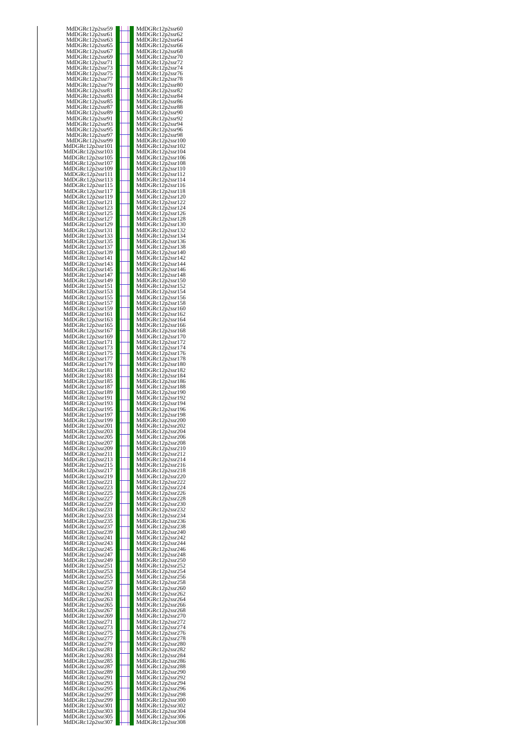| MdDGRc12p2ssr59 | | MdDGRc12p2ssr60 |
| MdDGRc12p2ssr61 | | MdDGRc12p2ssr62 |
| MdDGRc12p2ssr63 | | MdDGRc12p2ssr64 |
| MdDGRc12p2ssr65 | | MdDGRc12p2ssr66 |
| MdDGRc12p2ssr67 | | MdDGRc12p2ssr68 |
| MdDGRc12p2ssr69 | | MdDGRc12p2ssr70 |
| MdDGRc12p2ssr71 | | MdDGRc12p2ssr72 |
| MdDGRc12p2ssr73 | | MdDGRc12p2ssr74 |
| MdDGRc12p2ssr75 | | MdDGRc12p2ssr76 |
| MdDGRc12p2ssr77 | | MdDGRc12p2ssr78 |
| MdDGRc12p2ssr79 | | MdDGRc12p2ssr80 |
| MdDGRc12p2ssr81 | | MdDGRc12p2ssr82 |
| MdDGRc12p2ssr83 | | MdDGRc12p2ssr84 |
| MdDGRc12p2ssr85 | | MdDGRc12p2ssr86 |
| MdDGRc12p2ssr87 | | MdDGRc12p2ssr88 |
| MdDGRc12p2ssr89 | | MdDGRc12p2ssr90 |
| MdDGRc12p2ssr91 | | MdDGRc12p2ssr92 |
| MdDGRc12p2ssr93 | | MdDGRc12p2ssr94 |
| MdDGRc12p2ssr95 | | MdDGRc12p2ssr96 |
| MdDGRc12p2ssr97 | | MdDGRc12p2ssr98 |
| MdDGRc12p2ssr99 | | MdDGRc12p2ssr100 |
| MdDGRc12p2ssr101 | | MdDGRc12p2ssr102 |
| MdDGRc12p2ssr103 | | MdDGRc12p2ssr104 |
| MdDGRc12p2ssr105 | | MdDGRc12p2ssr106 |
| MdDGRc12p2ssr107 | | MdDGRc12p2ssr108 |
| MdDGRc12p2ssr109 | | MdDGRc12p2ssr110 |
| MdDGRc12p2ssr111 | | MdDGRc12p2ssr112 |
| MdDGRc12p2ssr113 | | MdDGRc12p2ssr114 |
| MdDGRc12p2ssr115 | | MdDGRc12p2ssr116 |
| MdDGRc12p2ssr117 | | MdDGRc12p2ssr118 |
| MdDGRc12p2ssr119 | | MdDGRc12p2ssr120 |
| MdDGRc12p2ssr121 | | MdDGRc12p2ssr122 |
| MdDGRc12p2ssr123 | | MdDGRc12p2ssr124 |
| MdDGRc12p2ssr125 | | MdDGRc12p2ssr126 |
| MdDGRc12p2ssr127 | | MdDGRc12p2ssr128 |
| MdDGRc12p2ssr129 | | MdDGRc12p2ssr130 |
| MdDGRc12p2ssr131 | | MdDGRc12p2ssr132 |
| MdDGRc12p2ssr133 | | MdDGRc12p2ssr134 |
| MdDGRc12p2ssr135 | | MdDGRc12p2ssr136 |
| MdDGRc12p2ssr137 | | MdDGRc12p2ssr138 |
| MdDGRc12p2ssr139 | | MdDGRc12p2ssr140 |
| MdDGRc12p2ssr141 | | MdDGRc12p2ssr142 |
| MdDGRc12p2ssr143 | | MdDGRc12p2ssr144 |
| MdDGRc12p2ssr145 | | MdDGRc12p2ssr146 |
| MdDGRc12p2ssr147 | | MdDGRc12p2ssr148 |
| MdDGRc12p2ssr149 | | MdDGRc12p2ssr150 |
| MdDGRc12p2ssr151 | | MdDGRc12p2ssr152 |
| MdDGRc12p2ssr153 | | MdDGRc12p2ssr154 |
| MdDGRc12p2ssr155 | | MdDGRc12p2ssr156 |
| MdDGRc12p2ssr157 | | MdDGRc12p2ssr158 |
| MdDGRc12p2ssr159 | | MdDGRc12p2ssr160 |
| MdDGRc12p2ssr161 | | MdDGRc12p2ssr162 |
| MdDGRc12p2ssr163 | | MdDGRc12p2ssr164 |
| MdDGRc12p2ssr165 | | MdDGRc12p2ssr166 |
| MdDGRc12p2ssr167 | | MdDGRc12p2ssr168 |
| MdDGRc12p2ssr169 | | MdDGRc12p2ssr170 |
| MdDGRc12p2ssr171 | | MdDGRc12p2ssr172 |
| MdDGRc12p2ssr173 | | MdDGRc12p2ssr174 |
| MdDGRc12p2ssr175 | | MdDGRc12p2ssr176 |
| MdDGRc12p2ssr177 | | MdDGRc12p2ssr178 |
| MdDGRc12p2ssr179 | | MdDGRc12p2ssr180 |
| MdDGRc12p2ssr181 | | MdDGRc12p2ssr182 |
| MdDGRc12p2ssr183 | | MdDGRc12p2ssr184 |
| MdDGRc12p2ssr185 | | MdDGRc12p2ssr186 |
| MdDGRc12p2ssr187 | | MdDGRc12p2ssr188 |
| MdDGRc12p2ssr189 | | MdDGRc12p2ssr190 |
| MdDGRc12p2ssr191 | | MdDGRc12p2ssr192 |
| MdDGRc12p2ssr193 | | MdDGRc12p2ssr194 |
| MdDGRc12p2ssr195 | | MdDGRc12p2ssr196 |
| MdDGRc12p2ssr197 | | MdDGRc12p2ssr198 |
| MdDGRc12p2ssr199 | | MdDGRc12p2ssr200 |
| MdDGRc12p2ssr201 | | MdDGRc12p2ssr202 |
| MdDGRc12p2ssr203 | | MdDGRc12p2ssr204 |
| MdDGRc12p2ssr205 | | MdDGRc12p2ssr206 |
| MdDGRc12p2ssr207 | | MdDGRc12p2ssr208 |
| MdDGRc12p2ssr209 | | MdDGRc12p2ssr210 |
| MdDGRc12p2ssr211 | | MdDGRc12p2ssr212 |
| MdDGRc12p2ssr213 | | MdDGRc12p2ssr214 |
| MdDGRc12p2ssr215 | | MdDGRc12p2ssr216 |
| MdDGRc12p2ssr217 | | MdDGRc12p2ssr218 |
| MdDGRc12p2ssr219 | | MdDGRc12p2ssr220 |
| MdDGRc12p2ssr221 | | MdDGRc12p2ssr222 |
| MdDGRc12p2ssr223 | | MdDGRc12p2ssr224 |
| MdDGRc12p2ssr225 | | MdDGRc12p2ssr226 |
| MdDGRc12p2ssr227 | | MdDGRc12p2ssr228 |
| MdDGRc12p2ssr229 | | MdDGRc12p2ssr230 |
| MdDGRc12p2ssr231 | | MdDGRc12p2ssr232 |
| MdDGRc12p2ssr233 | | MdDGRc12p2ssr234 |
| MdDGRc12p2ssr235 | | MdDGRc12p2ssr236 |
| MdDGRc12p2ssr237 | | MdDGRc12p2ssr238 |
| MdDGRc12p2ssr239 | | MdDGRc12p2ssr240 |
| MdDGRc12p2ssr241 | | MdDGRc12p2ssr242 |
| MdDGRc12p2ssr243 | | MdDGRc12p2ssr244 |
| MdDGRc12p2ssr245 | | MdDGRc12p2ssr246 |
| MdDGRc12p2ssr247 | | MdDGRc12p2ssr248 |
| MdDGRc12p2ssr249 | | MdDGRc12p2ssr250 |
| MdDGRc12p2ssr251 | | MdDGRc12p2ssr252 |
| MdDGRc12p2ssr253 | | MdDGRc12p2ssr254 |
| MdDGRc12p2ssr255 | | MdDGRc12p2ssr256 |
| MdDGRc12p2ssr257 | | MdDGRc12p2ssr258 |
| MdDGRc12p2ssr259 | | MdDGRc12p2ssr260 |
| MdDGRc12p2ssr261 | | MdDGRc12p2ssr262 |
| MdDGRc12p2ssr263 | | MdDGRc12p2ssr264 |
| MdDGRc12p2ssr265 | | MdDGRc12p2ssr266 |
| MdDGRc12p2ssr267 | | MdDGRc12p2ssr268 |
| MdDGRc12p2ssr269 | | MdDGRc12p2ssr270 |
| MdDGRc12p2ssr271 | | MdDGRc12p2ssr272 |
| MdDGRc12p2ssr273 | | MdDGRc12p2ssr274 |
| MdDGRc12p2ssr275 | | MdDGRc12p2ssr276 |
| MdDGRc12p2ssr277 | | MdDGRc12p2ssr278 |
| MdDGRc12p2ssr279 | | MdDGRc12p2ssr280 |
| MdDGRc12p2ssr281 | | MdDGRc12p2ssr282 |
| MdDGRc12p2ssr283 | | MdDGRc12p2ssr284 |
| MdDGRc12p2ssr285 | | MdDGRc12p2ssr286 |
| MdDGRc12p2ssr287 | | MdDGRc12p2ssr288 |
| MdDGRc12p2ssr289 | | MdDGRc12p2ssr290 |
| MdDGRc12p2ssr291 | | MdDGRc12p2ssr292 |
| MdDGRc12p2ssr293 | | MdDGRc12p2ssr294 |
| MdDGRc12p2ssr295 | | MdDGRc12p2ssr296 |
| MdDGRc12p2ssr297 | | MdDGRc12p2ssr298 |
| MdDGRc12p2ssr299 | | MdDGRc12p2ssr300 |
| MdDGRc12p2ssr301 | | MdDGRc12p2ssr302 |
| MdDGRc12p2ssr303 | | MdDGRc12p2ssr304 |
| MdDGRc12p2ssr305 | | MdDGRc12p2ssr306 |
| MdDGRc12p2ssr307 | | MdDGRc12p2ssr308 |